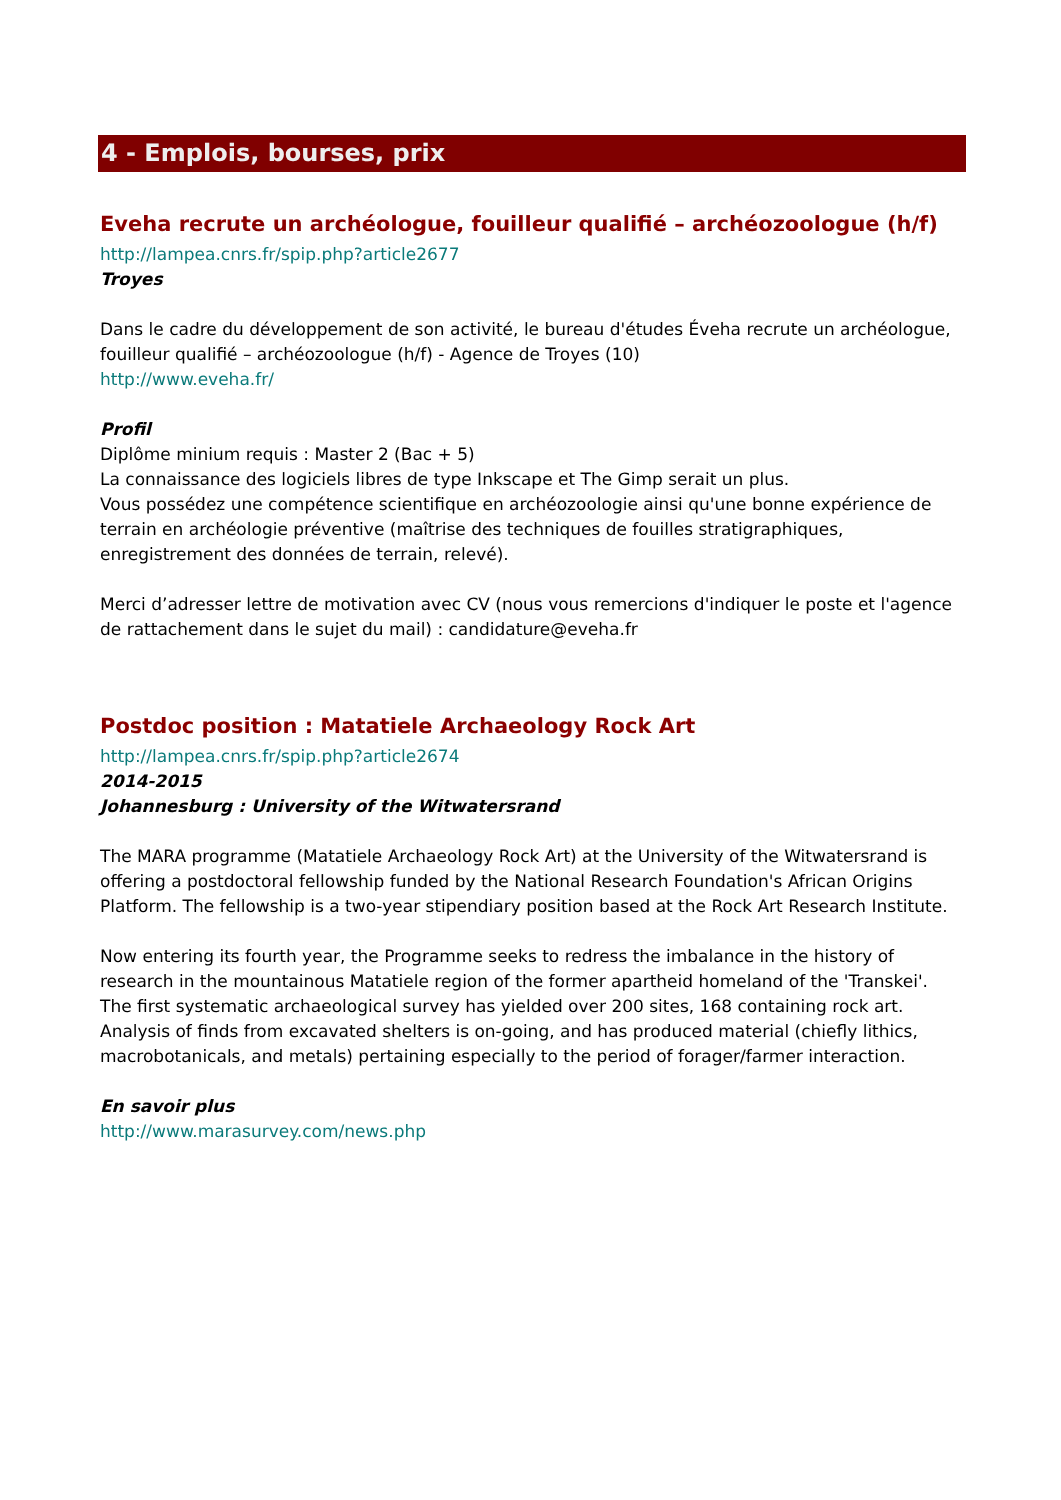4 - Emplois, bourses, prix
Eveha recrute un archéologue, fouilleur qualifié – archéozoologue (h/f)
http://lampea.cnrs.fr/spip.php?article2677
Troyes
Dans le cadre du développement de son activité, le bureau d'études Éveha recrute un archéologue, fouilleur qualifié – archéozoologue (h/f) - Agence de Troyes (10)
http://www.eveha.fr/
Profil
Diplôme minium requis : Master 2 (Bac + 5)
La connaissance des logiciels libres de type Inkscape et The Gimp serait un plus.
Vous possédez une compétence scientifique en archéozoologie ainsi qu'une bonne expérience de terrain en archéologie préventive (maîtrise des techniques de fouilles stratigraphiques, enregistrement des données de terrain, relevé).
Merci d’adresser lettre de motivation avec CV (nous vous remercions d'indiquer le poste et l'agence de rattachement dans le sujet du mail) : candidature@eveha.fr
Postdoc position : Matatiele Archaeology Rock Art
http://lampea.cnrs.fr/spip.php?article2674
2014-2015
Johannesburg : University of the Witwatersrand
The MARA programme (Matatiele Archaeology Rock Art) at the University of the Witwatersrand is offering a postdoctoral fellowship funded by the National Research Foundation's African Origins Platform. The fellowship is a two-year stipendiary position based at the Rock Art Research Institute.
Now entering its fourth year, the Programme seeks to redress the imbalance in the history of research in the mountainous Matatiele region of the former apartheid homeland of the 'Transkei'. The first systematic archaeological survey has yielded over 200 sites, 168 containing rock art. Analysis of finds from excavated shelters is on-going, and has produced material (chiefly lithics, macrobotanicals, and metals) pertaining especially to the period of forager/farmer interaction.
En savoir plus
http://www.marasurvey.com/news.php